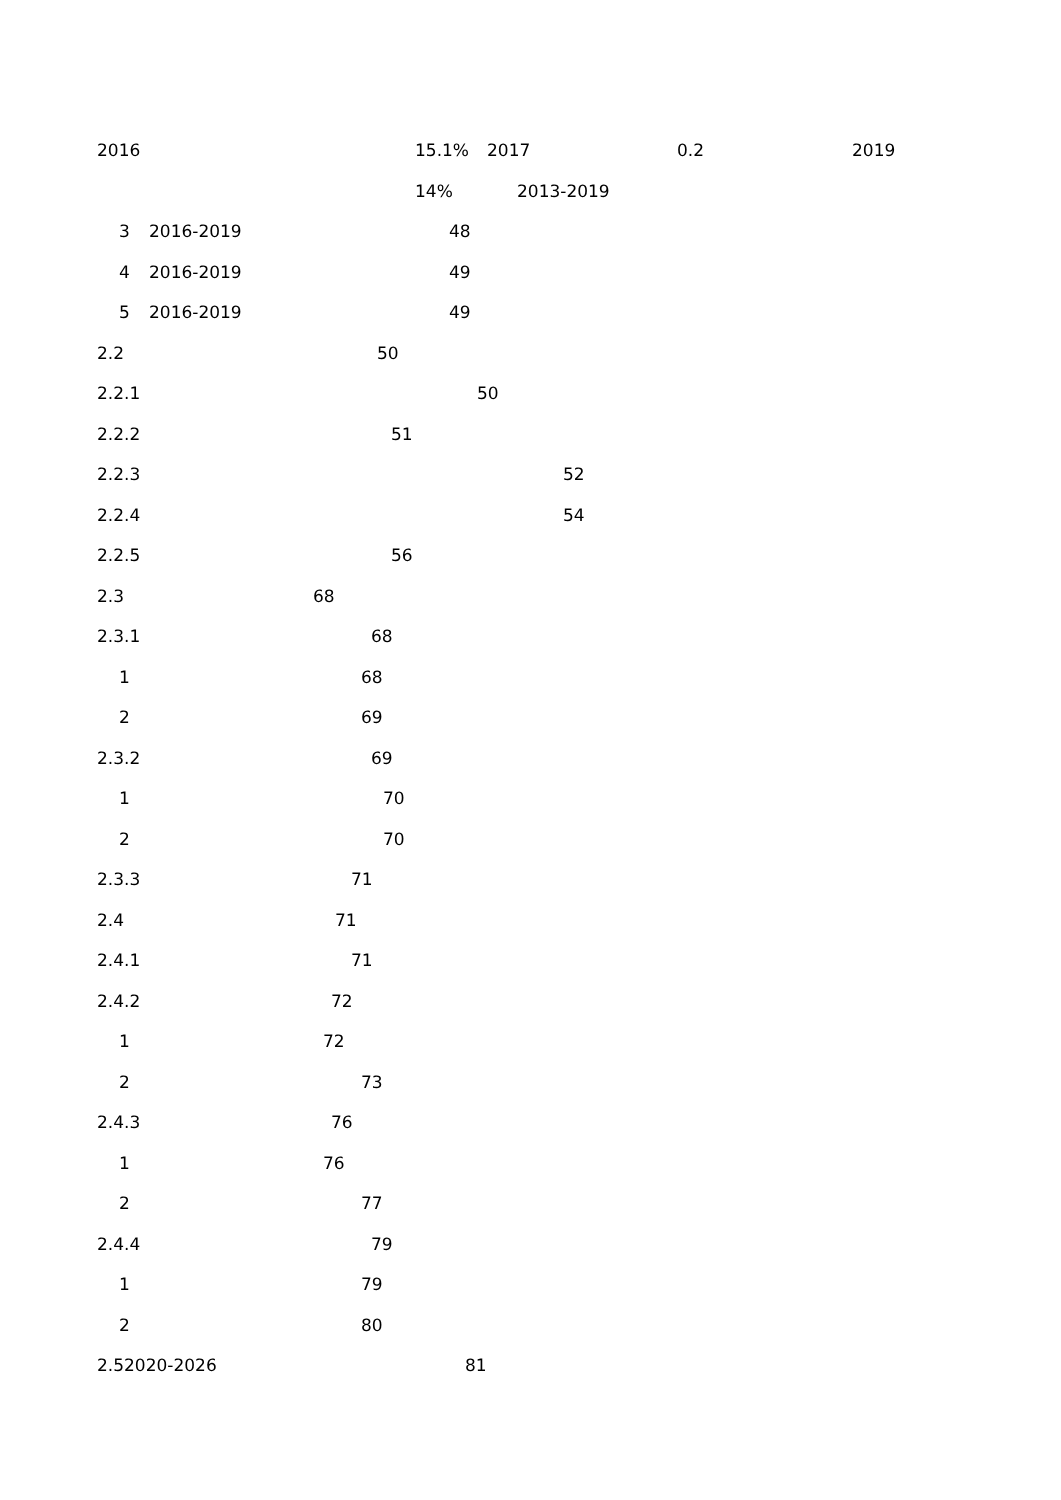2016 15.1% 2017 0.2 2019
14% 2013-2019
3 2016-2019 48
4 2016-2019 49
5 2016-2019 49
2.2 50
2.2.1 50
2.2.2 51
2.2.3 52
2.2.4 54
2.2.5 56
2.3 68
2.3.1 68
1 68
2 69
2.3.2 69
1 70
2 70
2.3.3 71
2.4 71
2.4.1 71
2.4.2 72
1 72
2 73
2.4.3 76
1 76
2 77
2.4.4 79
1 79
2 80
2.52020-2026 81